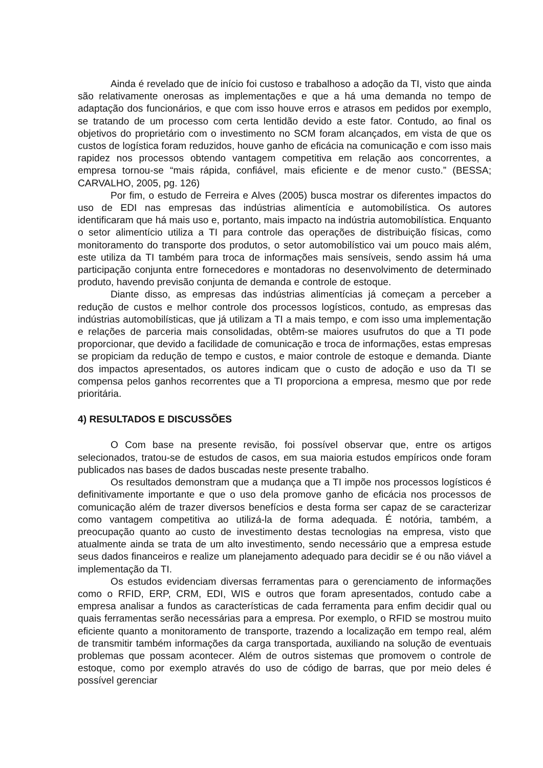Ainda é revelado que de início foi custoso e trabalhoso a adoção da TI, visto que ainda são relativamente onerosas as implementações e que a há uma demanda no tempo de adaptação dos funcionários, e que com isso houve erros e atrasos em pedidos por exemplo, se tratando de um processo com certa lentidão devido a este fator. Contudo, ao final os objetivos do proprietário com o investimento no SCM foram alcançados, em vista de que os custos de logística foram reduzidos, houve ganho de eficácia na comunicação e com isso mais rapidez nos processos obtendo vantagem competitiva em relação aos concorrentes, a empresa tornou-se “mais rápida, confiável, mais eficiente e de menor custo.” (BESSA; CARVALHO, 2005, pg. 126)
Por fim, o estudo de Ferreira e Alves (2005) busca mostrar os diferentes impactos do uso de EDI nas empresas das indústrias alimentícia e automobilística. Os autores identificaram que há mais uso e, portanto, mais impacto na indústria automobilística. Enquanto o setor alimentício utiliza a TI para controle das operações de distribuição físicas, como monitoramento do transporte dos produtos, o setor automobilístico vai um pouco mais além, este utiliza da TI também para troca de informações mais sensíveis, sendo assim há uma participação conjunta entre fornecedores e montadoras no desenvolvimento de determinado produto, havendo previsão conjunta de demanda e controle de estoque.
Diante disso, as empresas das indústrias alimentícias já começam a perceber a redução de custos e melhor controle dos processos logísticos, contudo, as empresas das indústrias automobilísticas, que já utilizam a TI a mais tempo, e com isso uma implementação e relações de parceria mais consolidadas, obtêm-se maiores usufrutos do que a TI pode proporcionar, que devido a facilidade de comunicação e troca de informações, estas empresas se propiciam da redução de tempo e custos, e maior controle de estoque e demanda. Diante dos impactos apresentados, os autores indicam que o custo de adoção e uso da TI se compensa pelos ganhos recorrentes que a TI proporciona a empresa, mesmo que por rede prioritária.
4) RESULTADOS E DISCUSSÕES
O Com base na presente revisão, foi possível observar que, entre os artigos selecionados, tratou-se de estudos de casos, em sua maioria estudos empíricos onde foram publicados nas bases de dados buscadas neste presente trabalho.
Os resultados demonstram que a mudança que a TI impõe nos processos logísticos é definitivamente importante e que o uso dela promove ganho de eficácia nos processos de comunicação além de trazer diversos benefícios e desta forma ser capaz de se caracterizar como vantagem competitiva ao utilizá-la de forma adequada. É notória, também, a preocupação quanto ao custo de investimento destas tecnologias na empresa, visto que atualmente ainda se trata de um alto investimento, sendo necessário que a empresa estude seus dados financeiros e realize um planejamento adequado para decidir se é ou não viável a implementação da TI.
Os estudos evidenciam diversas ferramentas para o gerenciamento de informações como o RFID, ERP, CRM, EDI, WIS e outros que foram apresentados, contudo cabe a empresa analisar a fundos as características de cada ferramenta para enfim decidir qual ou quais ferramentas serão necessárias para a empresa. Por exemplo, o RFID se mostrou muito eficiente quanto a monitoramento de transporte, trazendo a localização em tempo real, além de transmitir também informações da carga transportada, auxiliando na solução de eventuais problemas que possam acontecer. Além de outros sistemas que promovem o controle de estoque, como por exemplo através do uso de código de barras, que por meio deles é possível gerenciar